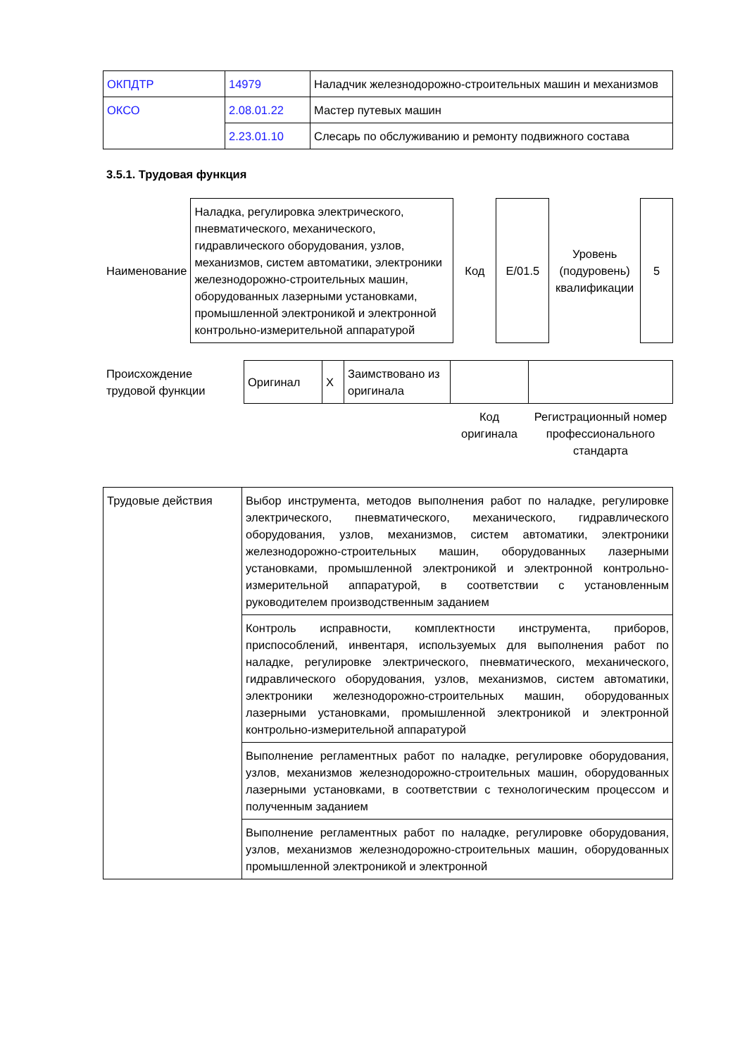| ОКПДТР | 14979 | Наладчик железнодорожно-строительных машин и механизмов |
| ОКСО | 2.08.01.22 | Мастер путевых машин |
| | 2.23.01.10 | Слесарь по обслуживанию и ремонту подвижного состава |
3.5.1. Трудовая функция
| Наименование | Наладка, регулировка электрического, пневматического, механического, гидравлического оборудования, узлов, механизмов, систем автоматики, электроники железнодорожно-строительных машин, оборудованных лазерными установками, промышленной электроникой и электронной контрольно-измерительной аппаратурой | Код | E/01.5 | Уровень (подуровень) квалификации | 5 |
| Происхождение трудовой функции | Оригинал | X | Заимствовано из оригинала | | |
| | | | | Код оригинала | Регистрационный номер профессионального стандарта |
| Трудовые действия | Выбор инструмента, методов выполнения работ по наладке, регулировке электрического, пневматического, механического, гидравлического оборудования, узлов, механизмов, систем автоматики, электроники железнодорожно-строительных машин, оборудованных лазерными установками, промышленной электроникой и электронной контрольно-измерительной аппаратурой, в соответствии с установленным руководителем производственным заданием |
| | Контроль исправности, комплектности инструмента, приборов, приспособлений, инвентаря, используемых для выполнения работ по наладке, регулировке электрического, пневматического, механического, гидравлического оборудования, узлов, механизмов, систем автоматики, электроники железнодорожно-строительных машин, оборудованных лазерными установками, промышленной электроникой и электронной контрольно-измерительной аппаратурой |
| | Выполнение регламентных работ по наладке, регулировке оборудования, узлов, механизмов железнодорожно-строительных машин, оборудованных лазерными установками, в соответствии с технологическим процессом и полученным заданием |
| | Выполнение регламентных работ по наладке, регулировке оборудования, узлов, механизмов железнодорожно-строительных машин, оборудованных промышленной электроникой и электронной |